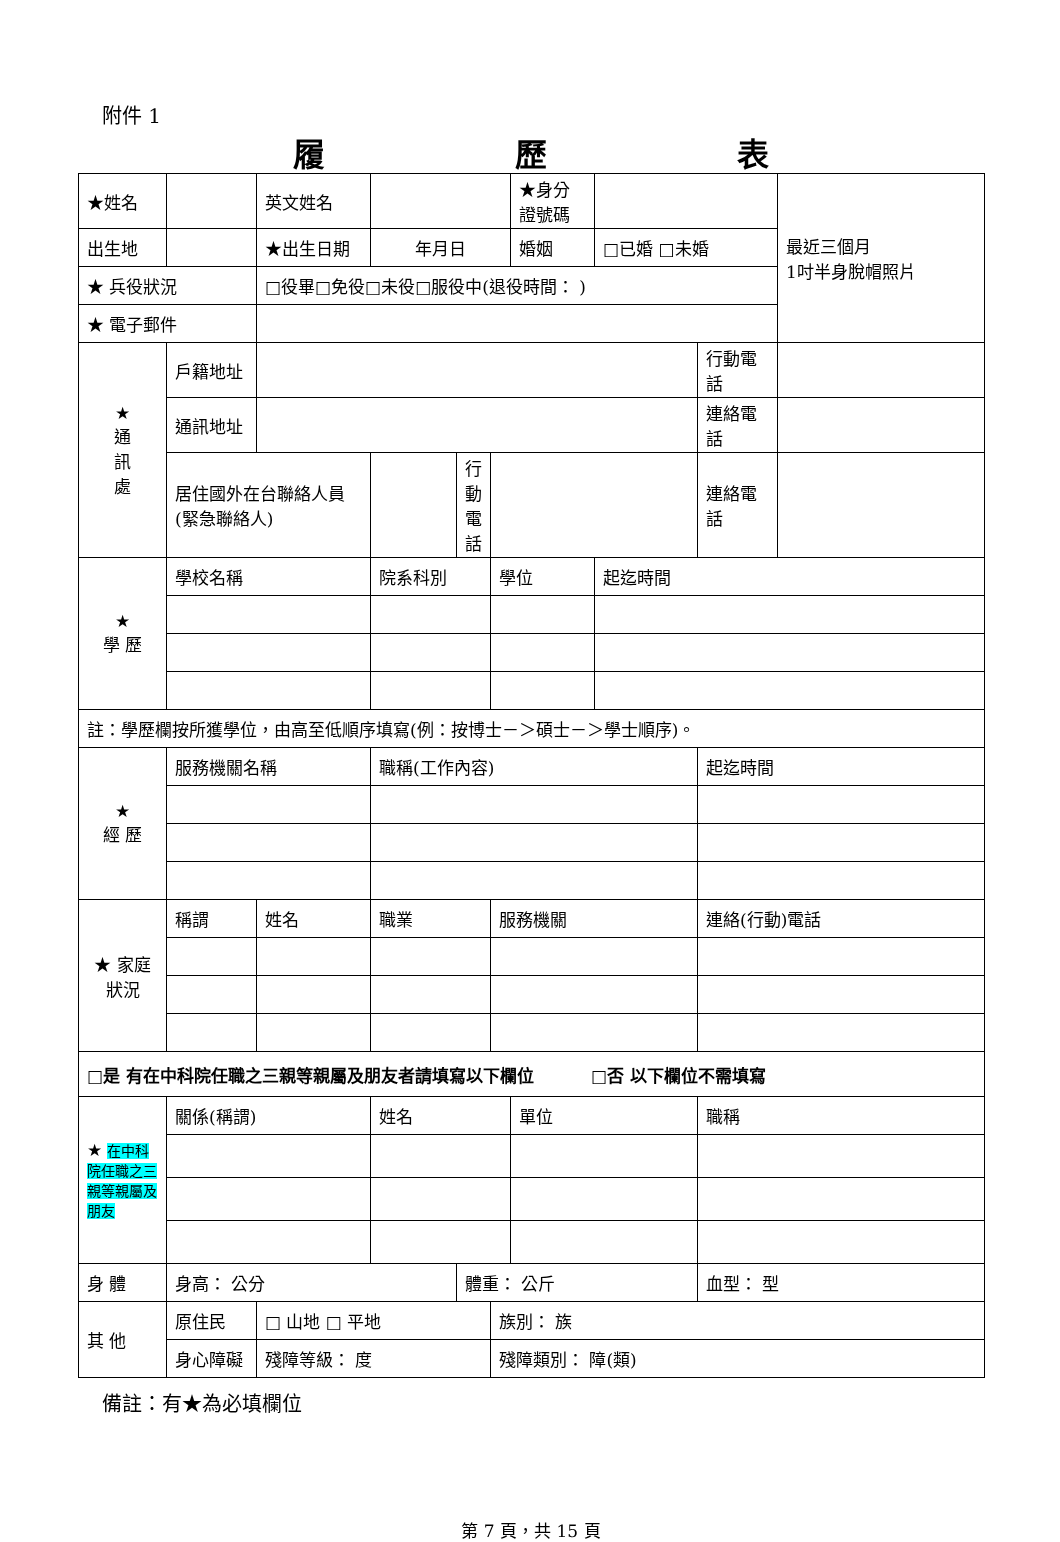附件 1
履歷表
| ★姓名 | | 英文姓名 | | | | ★身分證號碼 | | | 最近三個月 1吋半身脫帽照片 |
| 出生地 | | ★出生日期 | 年月日 | | | 婚姻 | □已婚 □未婚 | | |
| ★ 兵役狀況 | | □役畢□免役□未役□服役中(退役時間： ) | | | | | | | |
| ★ 電子郵件 | | | | | | | | | |
| ★ 通 訊 處 | 戶籍地址 | | | | | | | 行動電話 | |
| | 通訊地址 | | | | | | | 連絡電話 | |
| | 居住國外在台聯絡人員(緊急聯絡人) | | | 行動電話 | | | | 連絡電話 | |
| ★ 學 歷 | 學校名稱 | | 院系科別 | | 學位 | | 起迄時間 | | |
| 註：學歷欄按所獲學位，由高至低順序填寫(例：按博士－＞碩士－＞學士順序)。 | | | | | | | | | |
| ★ 經 歷 | 服務機關名稱 | | 職稱(工作內容) | | | | | 起迄時間 | |
| ★ 家庭狀況 | 稱謂 | 姓名 | 職業 | | 服務機關 | | | 連絡(行動)電話 | |
| □是 有在中科院任職之三親等親屬及朋友者請填寫以下欄位 □否 以下欄位不需填寫 | | | | | | | | | |
| ★ 在中科院任職之三親等親屬及朋友 | 關係(稱謂) | | 姓名 | | | 單位 | | 職稱 | |
| 身 體 | 身高： 公分 | | | 體重： 公斤 | | | | 血型： 型 | |
| 其 他 | 原住民 | □ 山地 □ 平地 | | | 族別： 族 | | | | |
| | 身心障礙 | 殘障等級： 度 | | | 殘障類別： 障(類) | | | | |
備註：有★為必填欄位
第 7 頁，共 15 頁